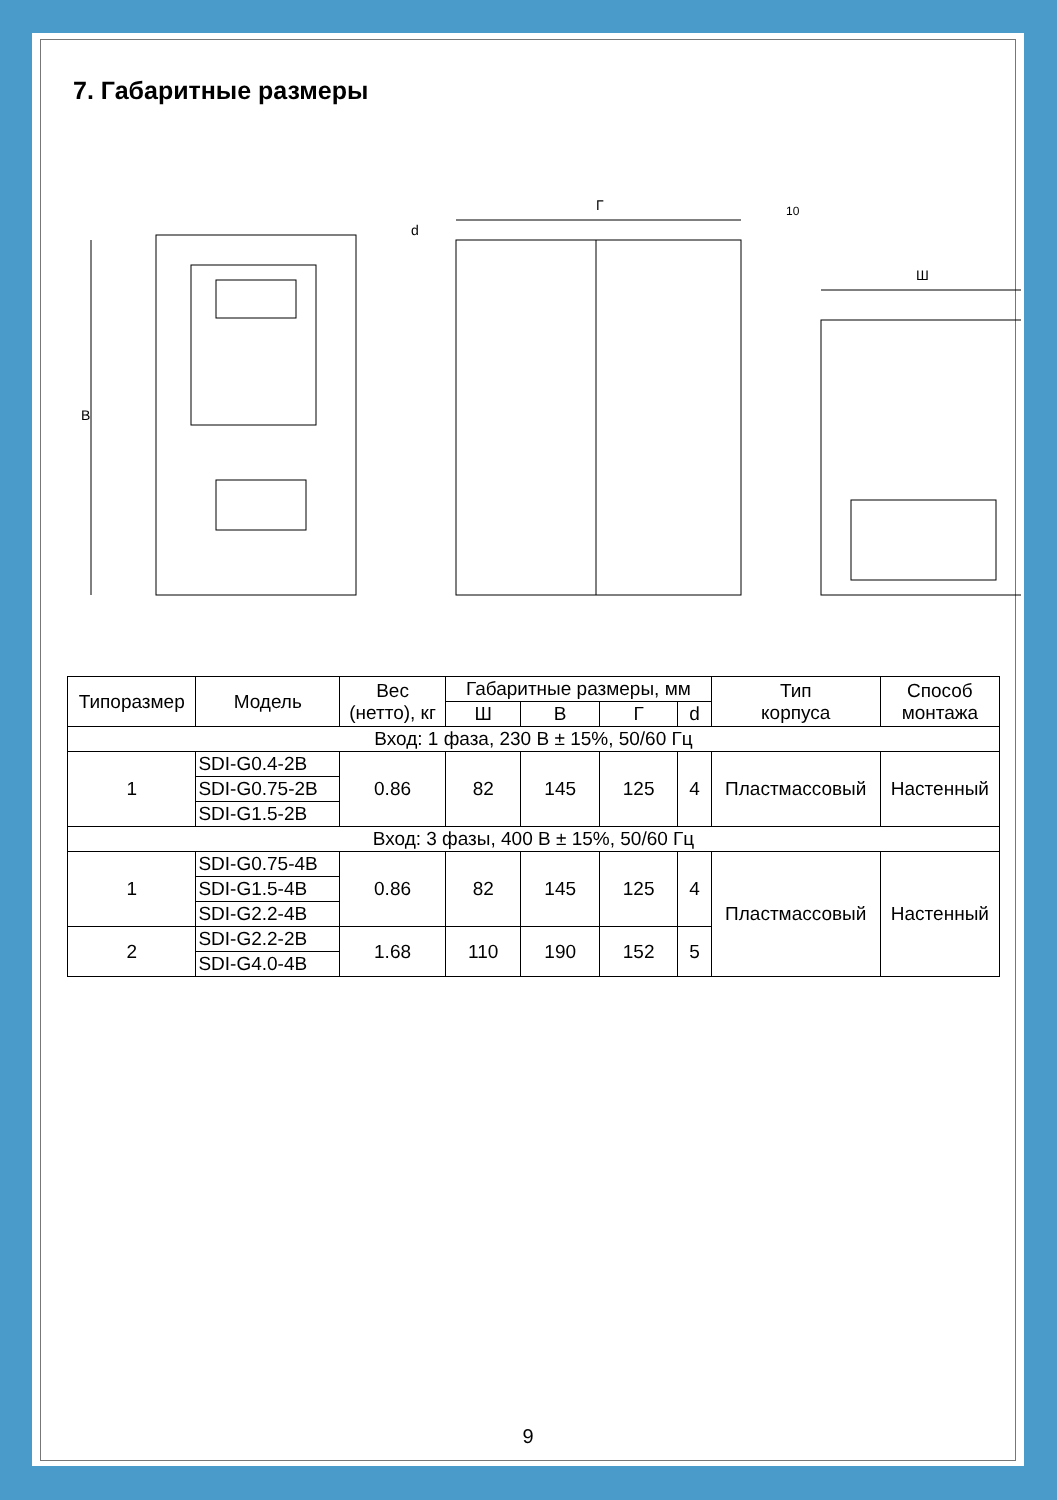7. Габаритные размеры
В
Г
10
Ш
d
| Типоразмер | Модель | Вес (нетто), кг | Габаритные размеры, мм | | | | Тип корпуса | Способ монтажа |
| --- | --- | --- | --- | --- | --- | --- | --- | --- |
| | | | Ш | В | Г | d | | |
| Вход: 1 фаза, 230 В ± 15%, 50/60 Гц | | | | | | | | |
| 1 | SDI-G0.4-2B | 0.86 | 82 | 145 | 125 | 4 | Пластмассовый | Настенный |
| | SDI-G0.75-2B | | | | | | | |
| | SDI-G1.5-2B | | | | | | | |
| Вход: 3 фазы, 400 В ± 15%, 50/60 Гц | | | | | | | | |
| 1 | SDI-G0.75-4B | 0.86 | 82 | 145 | 125 | 4 | Пластмассовый | Настенный |
| | SDI-G1.5-4B | | | | | | | |
| | SDI-G2.2-4B | | | | | | | |
| 2 | SDI-G2.2-2B | 1.68 | 110 | 190 | 152 | 5 | | |
| | SDI-G4.0-4B | | | | | | | |
9